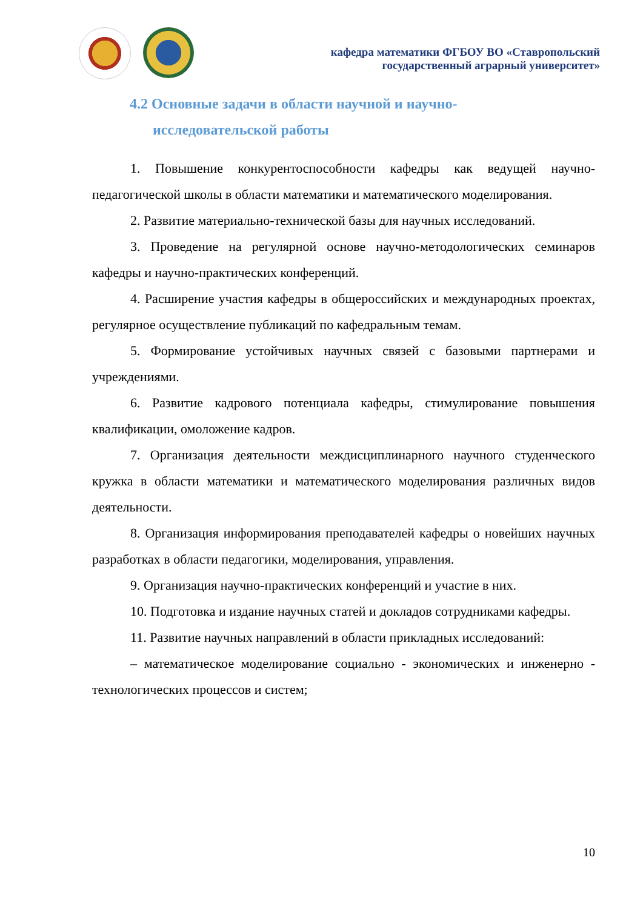кафедра математики ФГБОУ ВО «Ставропольский
государственный аграрный университет»
4.2 Основные задачи в области научной и научно-
исследовательской работы
1. Повышение конкурентоспособности кафедры как ведущей научно-педагогической школы в области математики и математического моделирования.
2. Развитие материально-технической базы для научных исследований.
3. Проведение на регулярной основе научно-методологических семинаров кафедры и научно-практических конференций.
4. Расширение участия кафедры в общероссийских и международных проектах, регулярное осуществление публикаций по кафедральным темам.
5. Формирование устойчивых научных связей с базовыми партнерами и учреждениями.
6. Развитие кадрового потенциала кафедры, стимулирование повышения квалификации, омоложение кадров.
7. Организация деятельности междисциплинарного научного студенческого кружка в области математики и математического моделирования различных видов деятельности.
8. Организация информирования преподавателей кафедры о новейших научных разработках в области педагогики, моделирования, управления.
9. Организация научно-практических конференций и участие в них.
10. Подготовка и издание научных статей и докладов сотрудниками кафедры.
11. Развитие научных направлений в области прикладных исследований:
– математическое моделирование социально - экономических и инженерно - технологических процессов и систем;
10